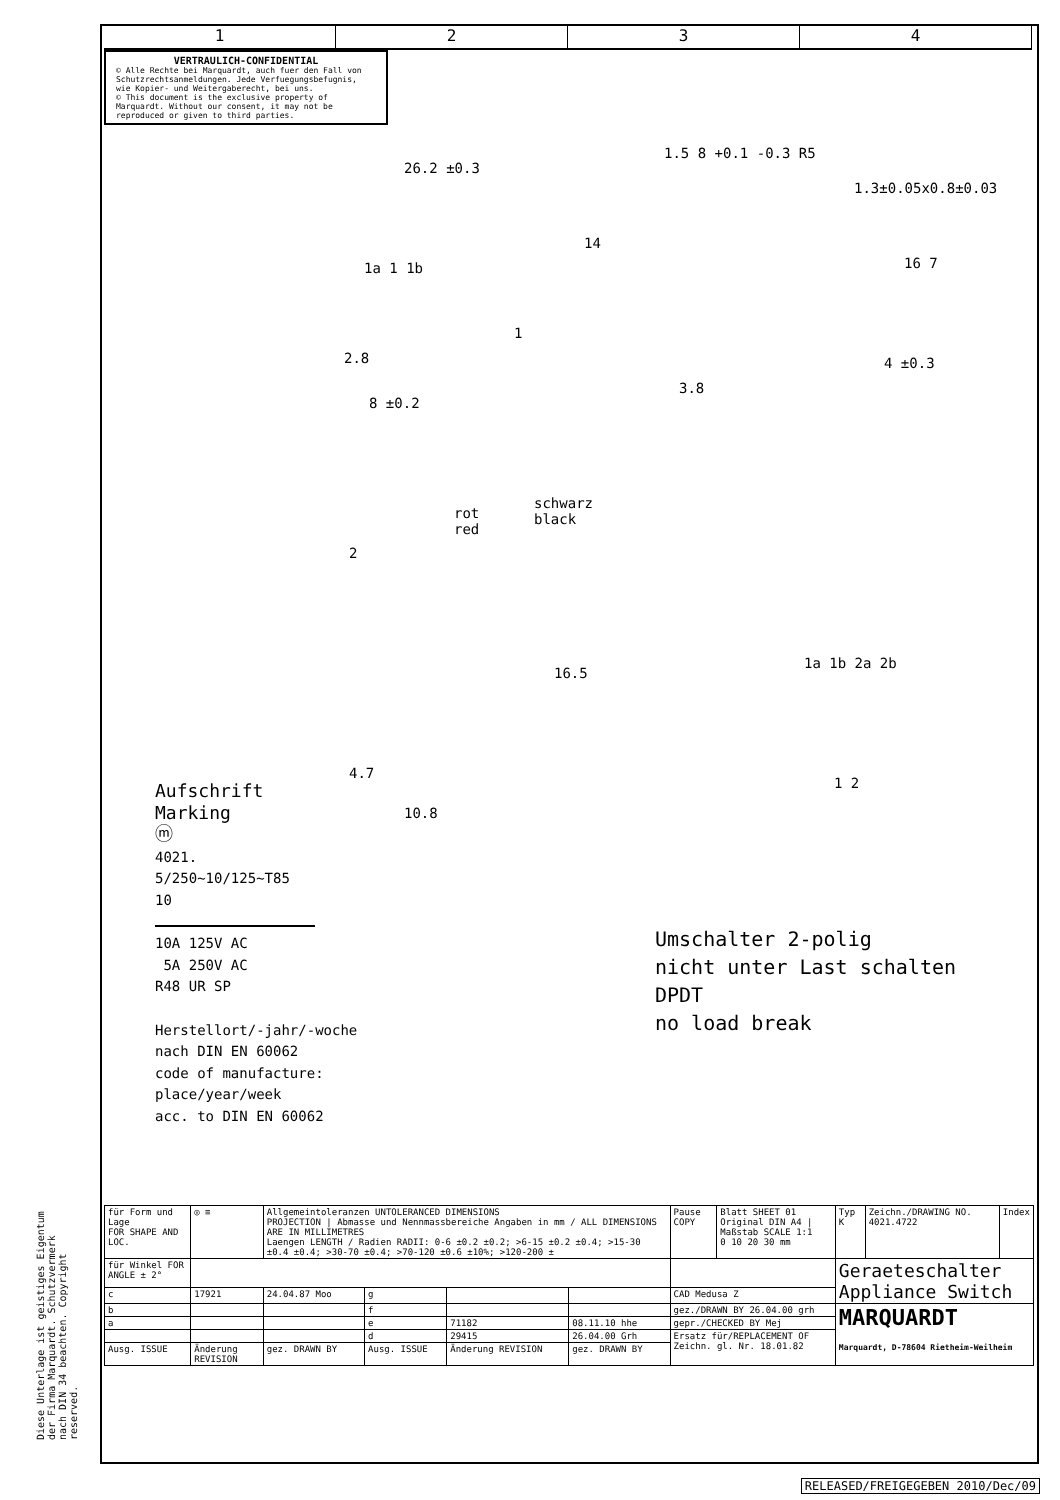Diese Unterlage ist geistiges Eigentum der Firma Marquardt. Schutzvermerk nach DIN 34 beachten. Copyright reserved.
1 2 3 4
VERTRAULICH-CONFIDENTIAL
© Alle Rechte bei Marquardt, auch fuer den Fall von Schutzrechtsanmeldungen. Jede Verfuegungsbefugnis, wie Kopier- und Weitergaberecht, bei uns.
© This document is the exclusive property of Marquardt. Without our consent, it may not be reproduced or given to third parties.
26.2 ±0.3
1a 1 1b
14
2.8
8 ±0.2
1
1.5 8 +0.1 -0.3 R5
1.3±0.05x0.8±0.03
16 7
4 ±0.3
3.8
rot
red
schwarz
black
2
16.5
4.7
10.8
1a 1b 2a 2b
1 2
Aufschrift
Marking
ⓜ
4021.
5/250~10/125~T85
10
10A 125V AC
5A 250V AC
R48 UR SP
Herstellort/-jahr/-woche
nach DIN EN 60062
code of manufacture:
place/year/week
acc. to DIN EN 60062
Umschalter 2-polig
nicht unter Last schalten
DPDT
no load break
| für Form und Lage FOR SHAPE AND LOC. | ◎ ≡ | Allgemeintoleranzen UNTOLERANCED DIMENSIONS PROJECTION / Abmasse und Nennmassbereiche Angaben in mm / ALL DIMENSIONS ARE IN MILLIMETRES Laengen LENGTH / Radien RADII: 0-6 ±0.2 ±0.2; >6-15 ±0.2 ±0.4; >15-30 ±0.4 ±0.4; >30-70 ±0.4; >70-120 ±0.6 ±10%; >120-200 ± | | | | Pause COPY | Blatt SHEET 01 Original DIN A4 / Maßstab SCALE 1:1 0 10 20 30 mm | Typ K | Zeichn./DRAWING NO. 4021.4722 | Index |
| für Winkel FOR ANGLE ± 2° | | | | | | | | Geraeteschalter Appliance Switch | | |
| c | 17921 | 24.04.87 Moo | g | | | CAD Medusa Z | | | | |
| b | | | f | | | gez./DRAWN BY 26.04.00 grh | | MARQUARDT Marquardt, D-78604 Rietheim-Weilheim | | |
| a | | | e | 71182 | 08.11.10 hhe | gepr./CHECKED BY Mej | | | | |
| | | | d | 29415 | 26.04.00 Grh | Ersatz für/REPLACEMENT OF Zeichn. gl. Nr. 18.01.82 | | | | |
| Ausg. ISSUE | Änderung REVISION | gez. DRAWN BY | Ausg. ISSUE | Änderung REVISION | gez. DRAWN BY | | | | | |
RELEASED/FREIGEGEBEN 2010/Dec/09